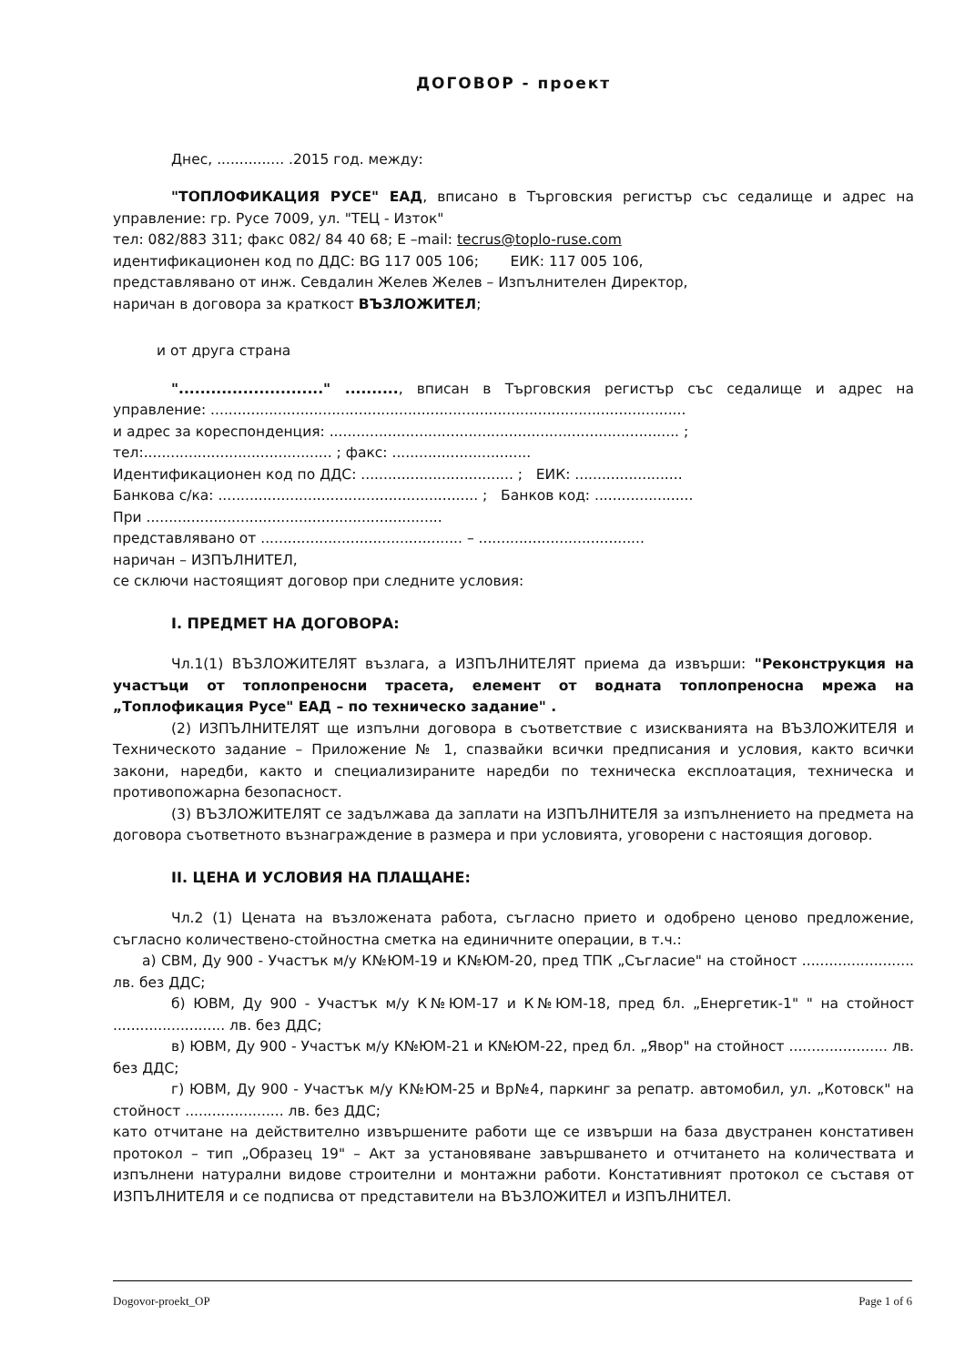ДОГОВОР - проект
Днес, ............... .2015 год. между:
"ТОПЛОФИКАЦИЯ РУСЕ" ЕАД, вписано в Търговския регистър със седалище и адрес на управление: гр. Русе 7009, ул. "ТЕЦ - Изток"
тел: 082/883 311; факс 082/ 84 40 68; E –mail: tecrus@toplo-ruse.com
идентификационен код по ДДС: BG 117 005 106; ЕИК: 117 005 106,
представлявано от инж. Севдалин Желев Желев – Изпълнителен Директор,
наричан в договора за краткост ВЪЗЛОЖИТЕЛ;
и от друга страна
"..........................." .........., вписан в Търговския регистър със седалище и адрес на управление: ..........................................................................................................
и адрес за кореспонденция: .............................................................................. ;
тел:.......................................... ; факс: ...............................
Идентификационен код по ДДС: .................................. ; ЕИК: ........................
Банкова с/ка: .......................................................... ; Банков код: ......................
При ..................................................................
представлявано от ............................................. – .....................................
наричан – ИЗПЪЛНИТЕЛ,
се сключи настоящият договор при следните условия:
I. ПРЕДМЕТ НА ДОГОВОРА:
Чл.1(1) ВЪЗЛОЖИТЕЛЯТ възлага, а ИЗПЪЛНИТЕЛЯТ приема да извърши: "Реконструкция на участъци от топлопреносни трасета, елемент от водната топлопреносна мрежа на „Топлофикация Русе" ЕАД – по техническо задание" .
(2) ИЗПЪЛНИТЕЛЯТ ще изпълни договора в съответствие с изискванията на ВЪЗЛОЖИТЕЛЯ и Техническото задание – Приложение № 1, спазвайки всички предписания и условия, както всички закони, наредби, както и специализираните наредби по техническа експлоатация, техническа и противопожарна безопасност.
(3) ВЪЗЛОЖИТЕЛЯТ се задължава да заплати на ИЗПЪЛНИТЕЛЯ за изпълнението на предмета на договора съответното възнаграждение в размера и при условията, уговорени с настоящия договор.
II. ЦЕНА И УСЛОВИЯ НА ПЛАЩАНЕ:
Чл.2 (1) Цената на възложената работа, съгласно прието и одобрено ценово предложение, съгласно количествено-стойностна сметка на единичните операции, в т.ч.:
а) СВМ, Ду 900 - Участък м/у К№ЮМ-19 и К№ЮМ-20, пред ТПК „Съгласие" на стойност ......................... лв. без ДДС;
б) ЮВМ, Ду 900 - Участък м/у К№ЮМ-17 и К№ЮМ-18, пред бл. „Енергетик-1" " на стойност ......................... лв. без ДДС;
в) ЮВМ, Ду 900 - Участък м/у К№ЮМ-21 и К№ЮМ-22, пред бл. „Явор" на стойност ...................... лв. без ДДС;
г) ЮВМ, Ду 900 - Участък м/у К№ЮМ-25 и Вр№4, паркинг за репатр. автомобил, ул. „Котовск" на стойност ...................... лв. без ДДС;
като отчитане на действително извършените работи ще се извърши на база двустранен констативен протокол – тип „Образец 19" – Акт за установяване завършването и отчитането на количествата и изпълнени натурални видове строителни и монтажни работи. Констативният протокол се съставя от ИЗПЪЛНИТЕЛЯ и се подписва от представители на ВЪЗЛОЖИТЕЛ и ИЗПЪЛНИТЕЛ.
Dogovor-proekt_OP Page 1 of 6